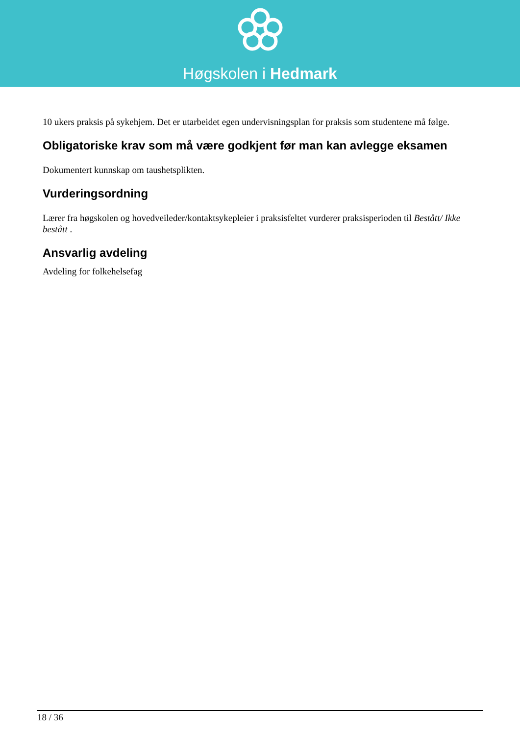Høgskolen i Hedmark
10 ukers praksis på sykehjem. Det er utarbeidet egen undervisningsplan for praksis som studentene må følge.
Obligatoriske krav som må være godkjent før man kan avlegge eksamen
Dokumentert kunnskap om taushetsplikten.
Vurderingsordning
Lærer fra høgskolen og hovedveileder/kontaktsykepleier i praksisfeltet vurderer praksisperioden til Bestått/ Ikke bestått .
Ansvarlig avdeling
Avdeling for folkehelsefag
18 / 36